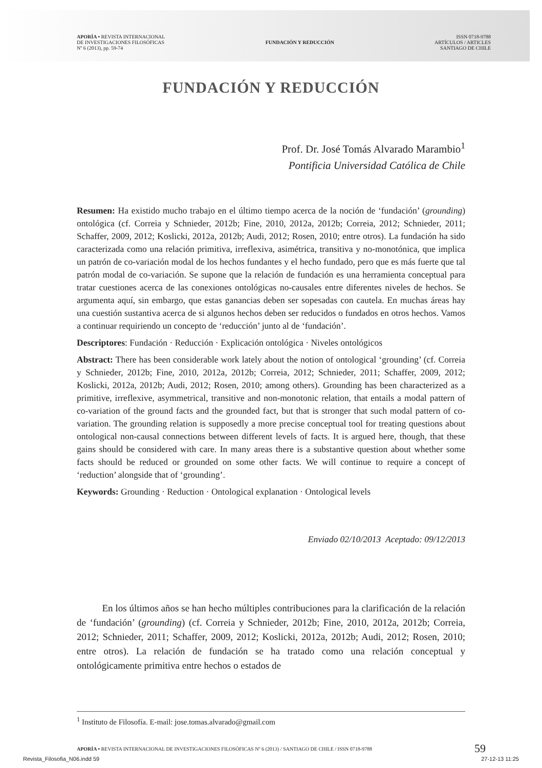APORÍA • REVISTA INTERNACIONAL
DE INVESTIGACIONES FILOSÓFICAS
Nº 6 (2013), pp. 59-74
FUNDACIÓN Y REDUCCIÓN
ISSN 0718-9788
ARTÍCULOS / ARTICLES
SANTIAGO DE CHILE
FUNDACIÓN Y REDUCCIÓN
Prof. Dr. José Tomás Alvarado Marambio<sup>1</sup>
Pontificia Universidad Católica de Chile
Resumen: Ha existido mucho trabajo en el último tiempo acerca de la noción de ‘fundación’ (grounding) ontológica (cf. Correia y Schnieder, 2012b; Fine, 2010, 2012a, 2012b; Correia, 2012; Schnieder, 2011; Schaffer, 2009, 2012; Koslicki, 2012a, 2012b; Audi, 2012; Rosen, 2010; entre otros). La fundación ha sido caracterizada como una relación primitiva, irreflexiva, asimétrica, transitiva y no-monotónica, que implica un patrón de co-variación modal de los hechos fundantes y el hecho fundado, pero que es más fuerte que tal patrón modal de co-variación. Se supone que la relación de fundación es una herramienta conceptual para tratar cuestiones acerca de las conexiones ontológicas no-causales entre diferentes niveles de hechos. Se argumenta aquí, sin embargo, que estas ganancias deben ser sopesadas con cautela. En muchas áreas hay una cuestión sustantiva acerca de si algunos hechos deben ser reducidos o fundados en otros hechos. Vamos a continuar requiriendo un concepto de ‘reducción’ junto al de ‘fundación’.
Descriptores: Fundación · Reducción · Explicación ontológica · Niveles ontológicos
Abstract: There has been considerable work lately about the notion of ontological ‘grounding’ (cf. Correia y Schnieder, 2012b; Fine, 2010, 2012a, 2012b; Correia, 2012; Schnieder, 2011; Schaffer, 2009, 2012; Koslicki, 2012a, 2012b; Audi, 2012; Rosen, 2010; among others). Grounding has been characterized as a primitive, irreflexive, asymmetrical, transitive and non-monotonic relation, that entails a modal pattern of co-variation of the ground facts and the grounded fact, but that is stronger that such modal pattern of co-variation. The grounding relation is supposedly a more precise conceptual tool for treating questions about ontological non-causal connections between different levels of facts. It is argued here, though, that these gains should be considered with care. In many areas there is a substantive question about whether some facts should be reduced or grounded on some other facts. We will continue to require a concept of ‘reduction’ alongside that of ‘grounding’.
Keywords: Grounding · Reduction · Ontological explanation · Ontological levels
Enviado 02/10/2013 Aceptado: 09/12/2013
En los últimos años se han hecho múltiples contribuciones para la clarificación de la relación de ‘fundación’ (grounding) (cf. Correia y Schnieder, 2012b; Fine, 2010, 2012a, 2012b; Correia, 2012; Schnieder, 2011; Schaffer, 2009, 2012; Koslicki, 2012a, 2012b; Audi, 2012; Rosen, 2010; entre otros). La relación de fundación se ha tratado como una relación conceptual y ontológicamente primitiva entre hechos o estados de
<sup>1</sup> Instituto de Filosofía. E-mail: jose.tomas.alvarado@gmail.com
APORÍA • REVISTA INTERNACIONAL DE INVESTIGACIONES FILOSÓFICAS Nº 6 (2013) / SANTIAGO DE CHILE / ISSN 0718-9788
59
Revista_Filosofia_N06.indd 59 27-12-13 11:25